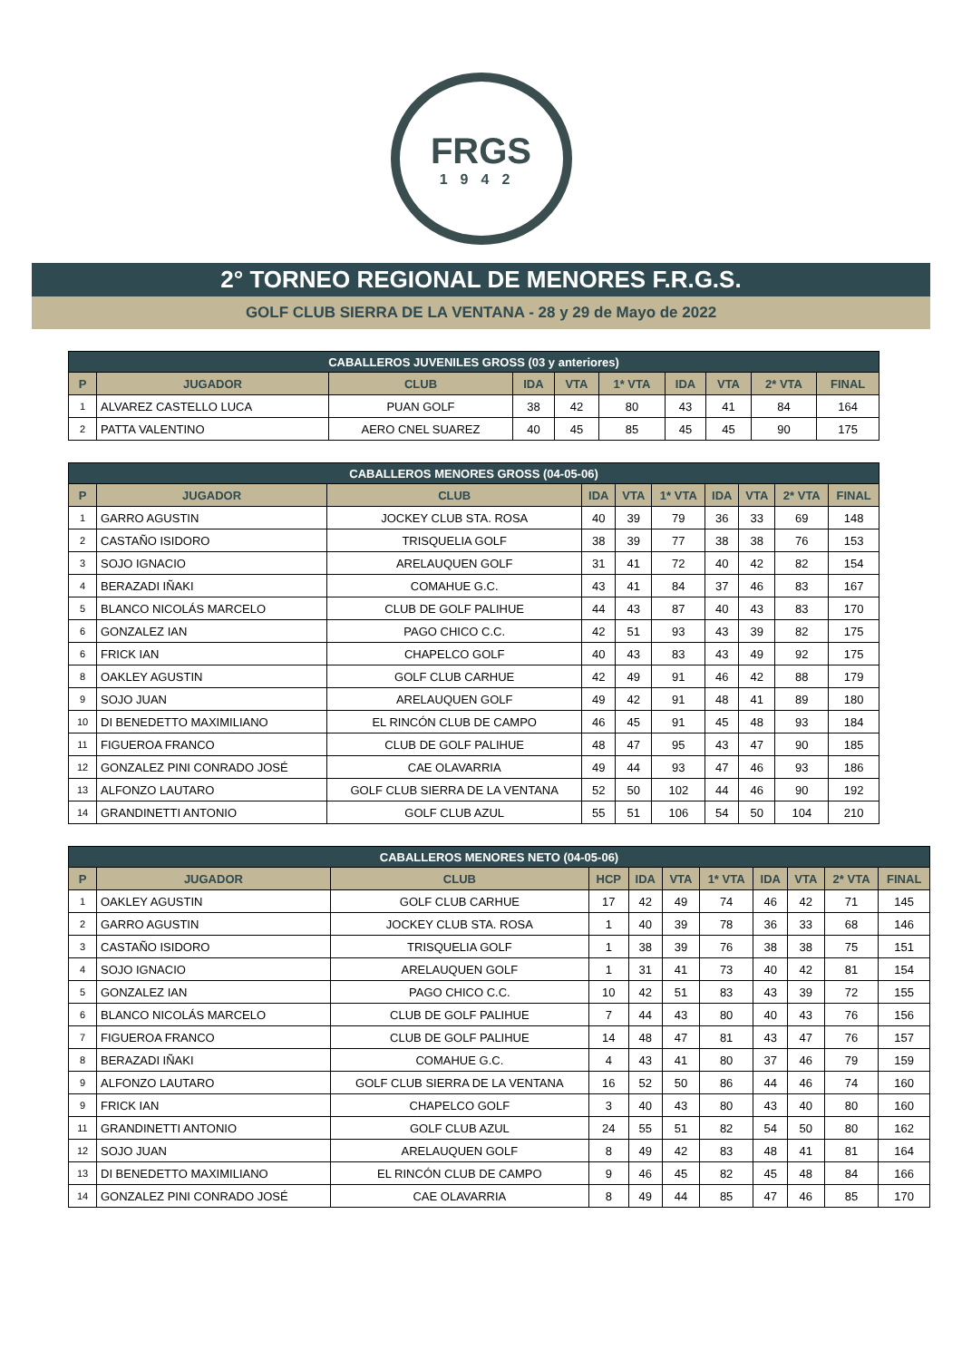FRGS
1942
2° TORNEO REGIONAL DE MENORES F.R.G.S.
GOLF CLUB SIERRA DE LA VENTANA - 28 y 29 de Mayo de 2022
| CABALLEROS JUVENILES GROSS (03 y anteriores) | | | | | | | | | |
| --- | --- | --- | --- | --- | --- | --- | --- | --- | --- |
| P | JUGADOR | CLUB | IDA | VTA | 1* VTA | IDA | VTA | 2* VTA | FINAL |
| 1 | ALVAREZ CASTELLO LUCA | PUAN GOLF | 38 | 42 | 80 | 43 | 41 | 84 | 164 |
| 2 | PATTA VALENTINO | AERO CNEL SUAREZ | 40 | 45 | 85 | 45 | 45 | 90 | 175 |
| CABALLEROS MENORES GROSS (04-05-06) | | | | | | | | | |
| --- | --- | --- | --- | --- | --- | --- | --- | --- | --- |
| P | JUGADOR | CLUB | IDA | VTA | 1* VTA | IDA | VTA | 2* VTA | FINAL |
| 1 | GARRO AGUSTIN | JOCKEY CLUB STA. ROSA | 40 | 39 | 79 | 36 | 33 | 69 | 148 |
| 2 | CASTAÑO ISIDORO | TRISQUELIA GOLF | 38 | 39 | 77 | 38 | 38 | 76 | 153 |
| 3 | SOJO IGNACIO | ARELAUQUEN GOLF | 31 | 41 | 72 | 40 | 42 | 82 | 154 |
| 4 | BERAZADI IÑAKI | COMAHUE G.C. | 43 | 41 | 84 | 37 | 46 | 83 | 167 |
| 5 | BLANCO NICOLÁS MARCELO | CLUB DE GOLF PALIHUE | 44 | 43 | 87 | 40 | 43 | 83 | 170 |
| 6 | GONZALEZ IAN | PAGO CHICO C.C. | 42 | 51 | 93 | 43 | 39 | 82 | 175 |
| 6 | FRICK IAN | CHAPELCO GOLF | 40 | 43 | 83 | 43 | 49 | 92 | 175 |
| 8 | OAKLEY AGUSTIN | GOLF CLUB CARHUE | 42 | 49 | 91 | 46 | 42 | 88 | 179 |
| 9 | SOJO JUAN | ARELAUQUEN GOLF | 49 | 42 | 91 | 48 | 41 | 89 | 180 |
| 10 | DI BENEDETTO MAXIMILIANO | EL RINCÓN CLUB DE CAMPO | 46 | 45 | 91 | 45 | 48 | 93 | 184 |
| 11 | FIGUEROA FRANCO | CLUB DE GOLF PALIHUE | 48 | 47 | 95 | 43 | 47 | 90 | 185 |
| 12 | GONZALEZ PINI CONRADO JOSÉ | CAE OLAVARRIA | 49 | 44 | 93 | 47 | 46 | 93 | 186 |
| 13 | ALFONZO LAUTARO | GOLF CLUB SIERRA DE LA VENTANA | 52 | 50 | 102 | 44 | 46 | 90 | 192 |
| 14 | GRANDINETTI ANTONIO | GOLF CLUB AZUL | 55 | 51 | 106 | 54 | 50 | 104 | 210 |
| CABALLEROS MENORES NETO (04-05-06) | | | | | | | | | | |
| --- | --- | --- | --- | --- | --- | --- | --- | --- | --- | --- |
| P | JUGADOR | CLUB | HCP | IDA | VTA | 1* VTA | IDA | VTA | 2* VTA | FINAL |
| 1 | OAKLEY AGUSTIN | GOLF CLUB CARHUE | 17 | 42 | 49 | 74 | 46 | 42 | 71 | 145 |
| 2 | GARRO AGUSTIN | JOCKEY CLUB STA. ROSA | 1 | 40 | 39 | 78 | 36 | 33 | 68 | 146 |
| 3 | CASTAÑO ISIDORO | TRISQUELIA GOLF | 1 | 38 | 39 | 76 | 38 | 38 | 75 | 151 |
| 4 | SOJO IGNACIO | ARELAUQUEN GOLF | 1 | 31 | 41 | 73 | 40 | 42 | 81 | 154 |
| 5 | GONZALEZ IAN | PAGO CHICO C.C. | 10 | 42 | 51 | 83 | 43 | 39 | 72 | 155 |
| 6 | BLANCO NICOLÁS MARCELO | CLUB DE GOLF PALIHUE | 7 | 44 | 43 | 80 | 40 | 43 | 76 | 156 |
| 7 | FIGUEROA FRANCO | CLUB DE GOLF PALIHUE | 14 | 48 | 47 | 81 | 43 | 47 | 76 | 157 |
| 8 | BERAZADI IÑAKI | COMAHUE G.C. | 4 | 43 | 41 | 80 | 37 | 46 | 79 | 159 |
| 9 | ALFONZO LAUTARO | GOLF CLUB SIERRA DE LA VENTANA | 16 | 52 | 50 | 86 | 44 | 46 | 74 | 160 |
| 9 | FRICK IAN | CHAPELCO GOLF | 3 | 40 | 43 | 80 | 43 | 40 | 80 | 160 |
| 11 | GRANDINETTI ANTONIO | GOLF CLUB AZUL | 24 | 55 | 51 | 82 | 54 | 50 | 80 | 162 |
| 12 | SOJO JUAN | ARELAUQUEN GOLF | 8 | 49 | 42 | 83 | 48 | 41 | 81 | 164 |
| 13 | DI BENEDETTO MAXIMILIANO | EL RINCÓN CLUB DE CAMPO | 9 | 46 | 45 | 82 | 45 | 48 | 84 | 166 |
| 14 | GONZALEZ PINI CONRADO JOSÉ | CAE OLAVARRIA | 8 | 49 | 44 | 85 | 47 | 46 | 85 | 170 |